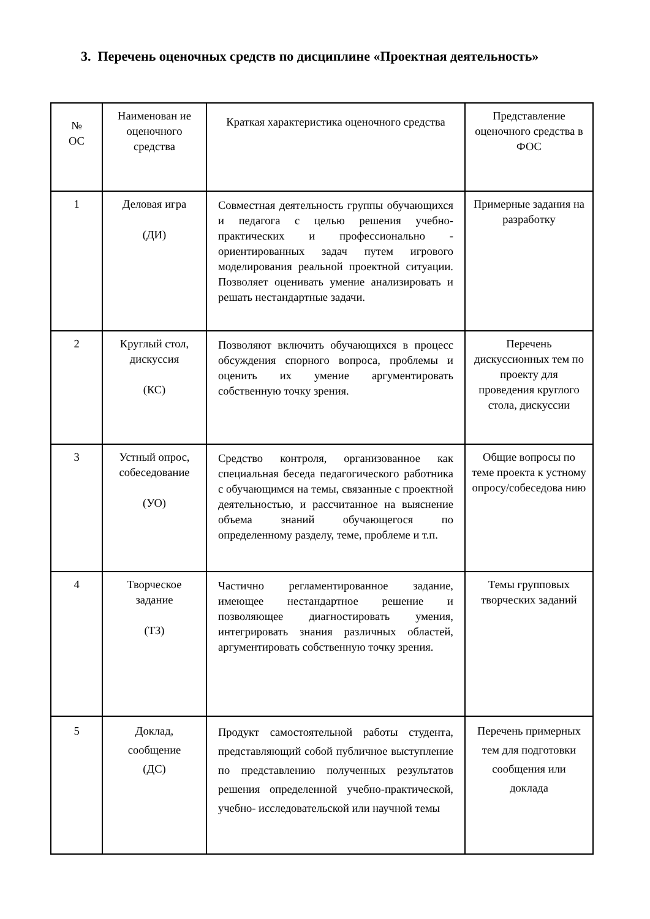3. Перечень оценочных средств по дисциплине «Проектная деятельность»
| № ОС | Наименован ие оценочного средства | Краткая характеристика оценочного средства | Представление оценочного средства в ФОС |
| --- | --- | --- | --- |
| 1 | Деловая игра (ДИ) | Совместная деятельность группы обучающихся и педагога с целью решения учебно-практических и профессионально - ориентированных задач путем игрового моделирования реальной проектной ситуации. Позволяет оценивать умение анализировать и решать нестандартные задачи. | Примерные задания на разработку |
| 2 | Круглый стол, дискуссия (КС) | Позволяют включить обучающихся в процесс обсуждения спорного вопроса, проблемы и оценить их умение аргументировать собственную точку зрения. | Перечень дискуссионных тем по проекту для проведения круглого стола, дискуссии |
| 3 | Устный опрос, собеседование (УО) | Средство контроля, организованное как специальная беседа педагогического работника с обучающимся на темы, связанные с проектной деятельностью, и рассчитанное на выяснение объема знаний обучающегося по определенному разделу, теме, проблеме и т.п. | Общие вопросы по теме проекта к устному опросу/собеседова нию |
| 4 | Творческое задание (ТЗ) | Частично регламентированное задание, имеющее нестандартное решение и позволяющее диагностировать умения, интегрировать знания различных областей, аргументировать собственную точку зрения. | Темы групповых творческих заданий |
| 5 | Доклад, сообщение (ДС) | Продукт самостоятельной работы студента, представляющий собой публичное выступление по представлению полученных результатов решения определенной учебно-практической, учебно- исследовательской или научной темы | Перечень примерных тем для подготовки сообщения или доклада |